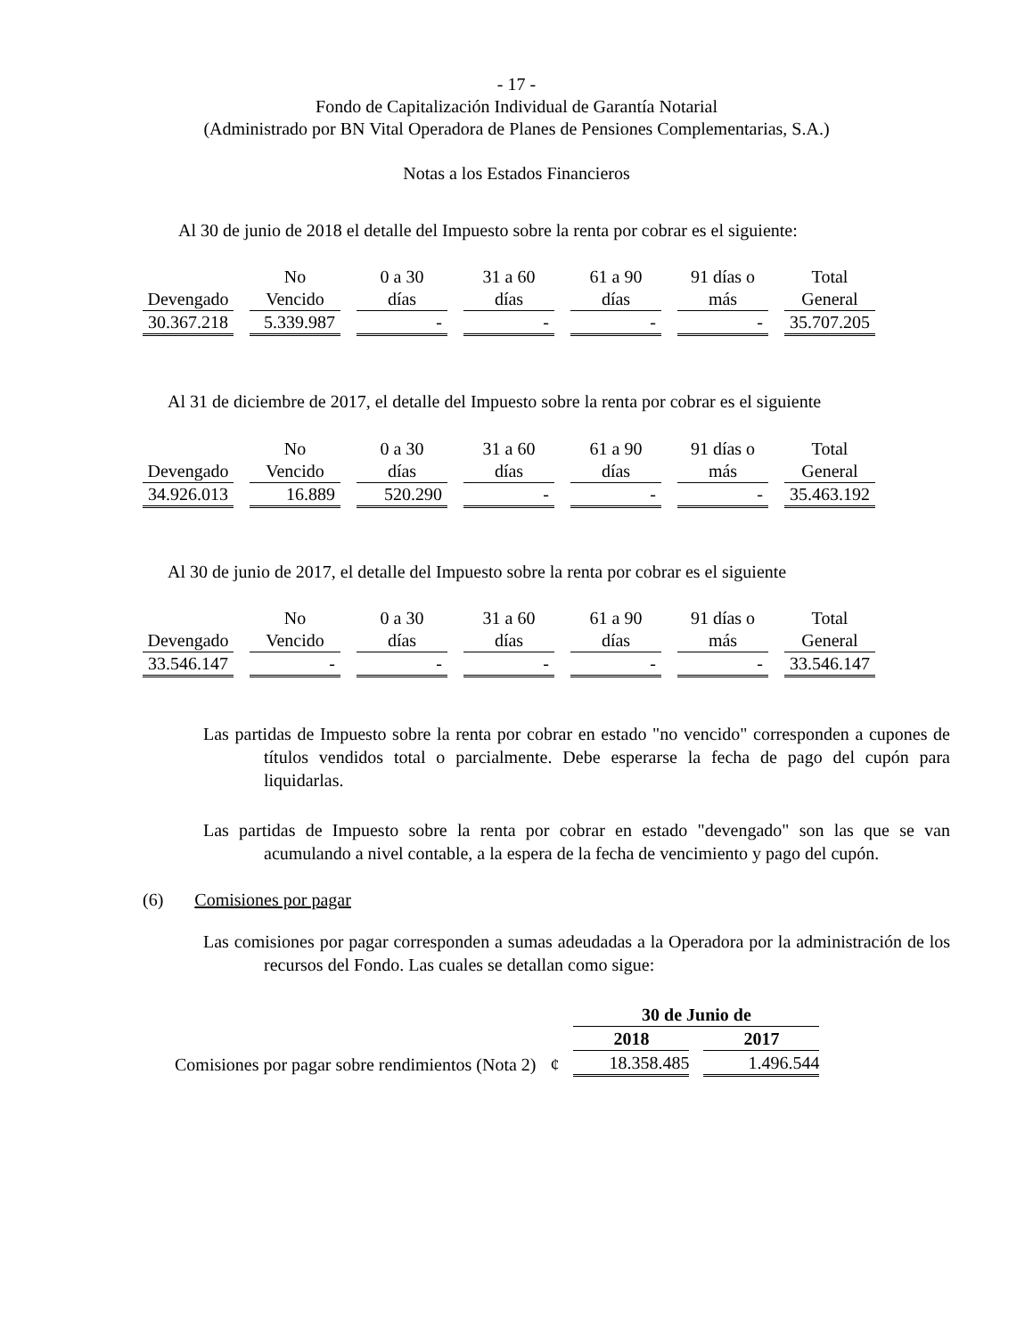- 17 -
Fondo de Capitalización Individual de Garantía Notarial
(Administrado por BN Vital Operadora de Planes de Pensiones Complementarias, S.A.)
Notas a los Estados Financieros
Al 30 de junio de 2018 el detalle del Impuesto sobre la renta por cobrar es el siguiente:
| | No | 0 a 30 | 31 a 60 | 61 a 90 | 91 días o | Total |
| --- | --- | --- | --- | --- | --- | --- |
| Devengado | Vencido | días | días | días | más | General |
| 30.367.218 | 5.339.987 | - | - | - | - | 35.707.205 |
Al 31 de diciembre de 2017, el detalle del Impuesto sobre la renta por cobrar es el siguiente
| | No | 0 a 30 | 31 a 60 | 61 a 90 | 91 días o | Total |
| --- | --- | --- | --- | --- | --- | --- |
| Devengado | Vencido | días | días | días | más | General |
| 34.926.013 | 16.889 | 520.290 | - | - | - | 35.463.192 |
Al 30 de junio de 2017, el detalle del Impuesto sobre la renta por cobrar es el siguiente
| | No | 0 a 30 | 31 a 60 | 61 a 90 | 91 días o | Total |
| --- | --- | --- | --- | --- | --- | --- |
| Devengado | Vencido | días | días | días | más | General |
| 33.546.147 | - | - | - | - | - | 33.546.147 |
Las partidas de Impuesto sobre la renta por cobrar en estado "no vencido" corresponden a cupones de títulos vendidos total o parcialmente. Debe esperarse la fecha de pago del cupón para liquidarlas.
Las partidas de Impuesto sobre la renta por cobrar en estado "devengado" son las que se van acumulando a nivel contable, a la espera de la fecha de vencimiento y pago del cupón.
(6) Comisiones por pagar
Las comisiones por pagar corresponden a sumas adeudadas a la Operadora por la administración de los recursos del Fondo. Las cuales se detallan como sigue:
| | | 30 de Junio de | |
| | | 2018 | 2017 |
| Comisiones por pagar sobre rendimientos (Nota 2) | ¢ | 18.358.485 | 1.496.544 |